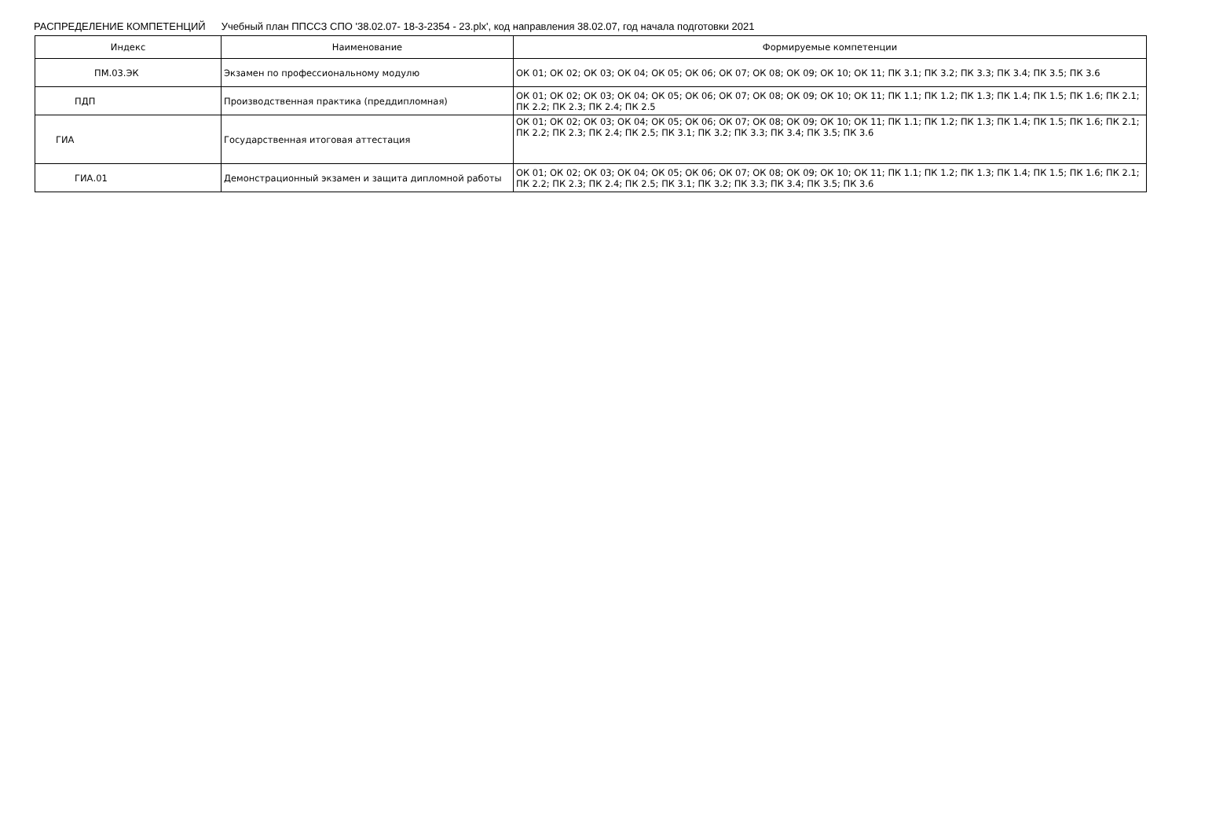РАСПРЕДЕЛЕНИЕ КОМПЕТЕНЦИЙ Учебный план ППССЗ СПО '38.02.07- 18-3-2354 - 23.plx', код направления 38.02.07, год начала подготовки 2021
| Индекс | Наименование | Формируемые компетенции |
| --- | --- | --- |
| ПМ.03.ЭК | Экзамен по профессиональному модулю | ОК 01; ОК 02; ОК 03; ОК 04; ОК 05; ОК 06; ОК 07; ОК 08; ОК 09; ОК 10; ОК 11; ПК 3.1; ПК 3.2; ПК 3.3; ПК 3.4; ПК 3.5; ПК 3.6 |
| ПДП | Производственная практика (преддипломная) | ОК 01; ОК 02; ОК 03; ОК 04; ОК 05; ОК 06; ОК 07; ОК 08; ОК 09; ОК 10; ОК 11; ПК 1.1; ПК 1.2; ПК 1.3; ПК 1.4; ПК 1.5; ПК 1.6; ПК 2.1; ПК 2.2; ПК 2.3; ПК 2.4; ПК 2.5 |
| ГИА | Государственная итоговая аттестация | ОК 01; ОК 02; ОК 03; ОК 04; ОК 05; ОК 06; ОК 07; ОК 08; ОК 09; ОК 10; ОК 11; ПК 1.1; ПК 1.2; ПК 1.3; ПК 1.4; ПК 1.5; ПК 1.6; ПК 2.1; ПК 2.2; ПК 2.3; ПК 2.4; ПК 2.5; ПК 3.1; ПК 3.2; ПК 3.3; ПК 3.4; ПК 3.5; ПК 3.6 |
| ГИА.01 | Демонстрационный экзамен и защита дипломной работы | ОК 01; ОК 02; ОК 03; ОК 04; ОК 05; ОК 06; ОК 07; ОК 08; ОК 09; ОК 10; ОК 11; ПК 1.1; ПК 1.2; ПК 1.3; ПК 1.4; ПК 1.5; ПК 1.6; ПК 2.1; ПК 2.2; ПК 2.3; ПК 2.4; ПК 2.5; ПК 3.1; ПК 3.2; ПК 3.3; ПК 3.4; ПК 3.5; ПК 3.6 |